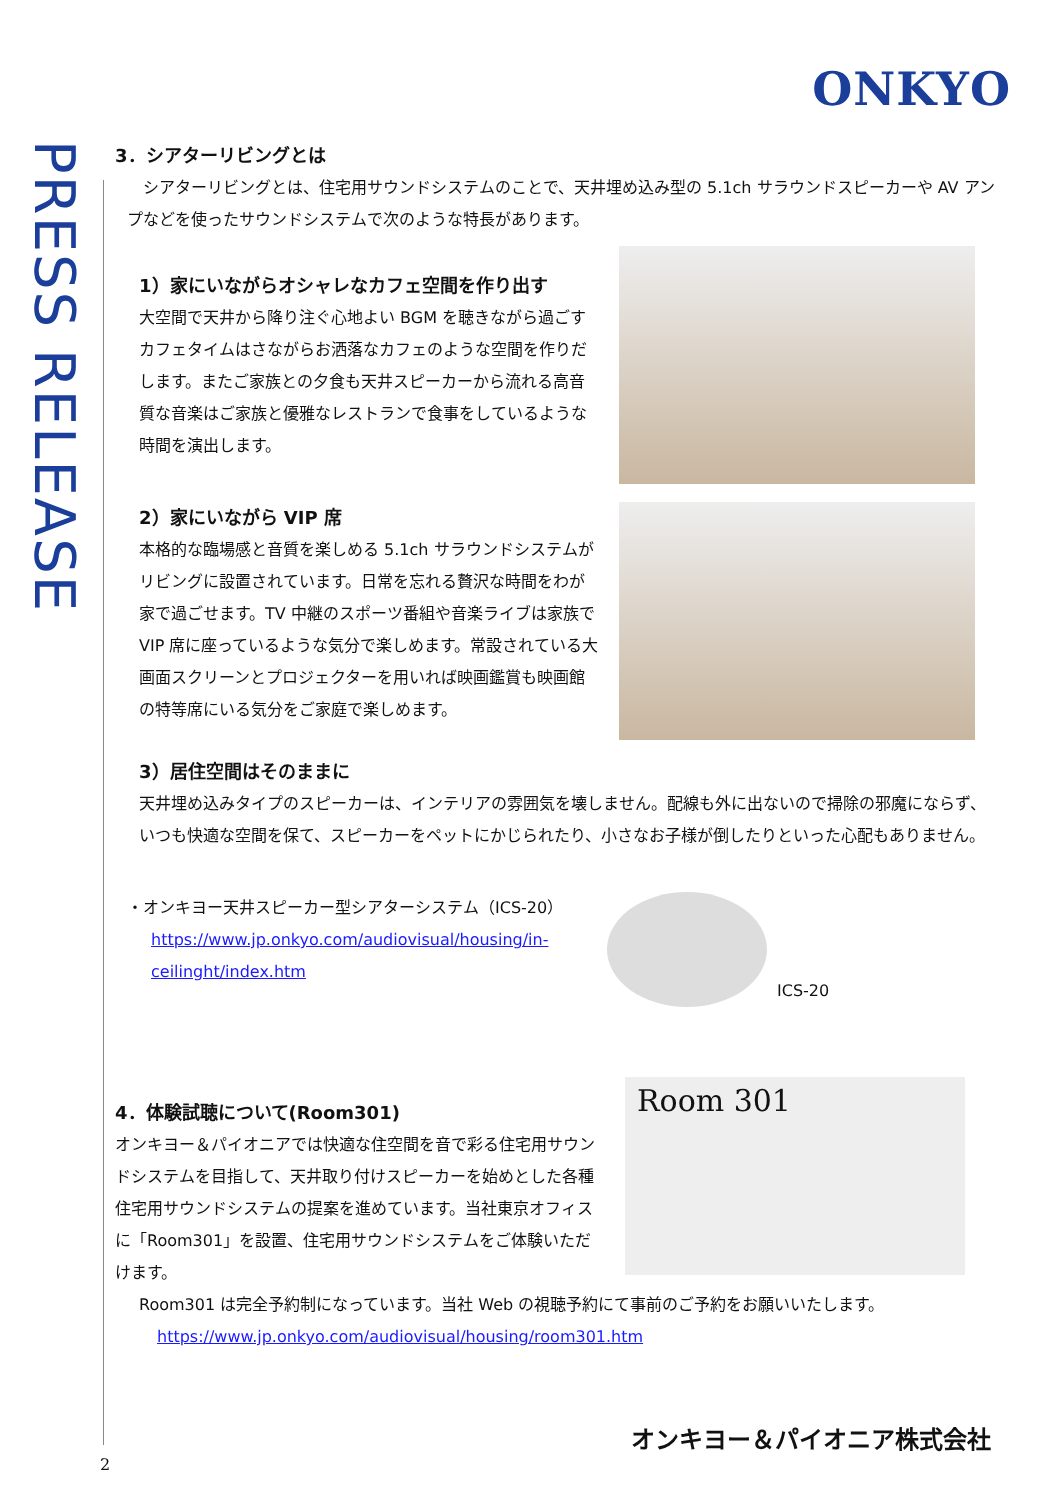ONKYO
PRESS RELEASE
3．シアターリビングとは
　シアターリビングとは、住宅用サウンドシステムのことで、天井埋め込み型の 5.1ch サラウンドスピーカーや AV アンプなどを使ったサウンドシステムで次のような特長があります。
1）家にいながらオシャレなカフェ空間を作り出す
大空間で天井から降り注ぐ心地よい BGM を聴きながら過ごすカフェタイムはさながらお洒落なカフェのような空間を作りだします。またご家族との夕食も天井スピーカーから流れる高音質な音楽はご家族と優雅なレストランで食事をしているような時間を演出します。
2）家にいながら VIP 席
本格的な臨場感と音質を楽しめる 5.1ch サラウンドシステムがリビングに設置されています。日常を忘れる贅沢な時間をわが家で過ごせます。TV 中継のスポーツ番組や音楽ライブは家族で VIP 席に座っているような気分で楽しめます。常設されている大画面スクリーンとプロジェクターを用いれば映画鑑賞も映画館の特等席にいる気分をご家庭で楽しめます。
3）居住空間はそのままに
天井埋め込みタイプのスピーカーは、インテリアの雰囲気を壊しません。配線も外に出ないので掃除の邪魔にならず、いつも快適な空間を保て、スピーカーをペットにかじられたり、小さなお子様が倒したりといった心配もありません。
・オンキヨー天井スピーカー型シアターシステム（ICS-20）
https://www.jp.onkyo.com/audiovisual/housing/in-ceilinght/index.htm
ICS-20
4．体験試聴について(Room301)
オンキヨー＆パイオニアでは快適な住空間を音で彩る住宅用サウンドシステムを目指して、天井取り付けスピーカーを始めとした各種住宅用サウンドシステムの提案を進めています。当社東京オフィスに「Room301」を設置、住宅用サウンドシステムをご体験いただけます。
Room 301
Room301 は完全予約制になっています。当社 Web の視聴予約にて事前のご予約をお願いいたします。
https://www.jp.onkyo.com/audiovisual/housing/room301.htm
オンキヨー＆パイオニア株式会社
2